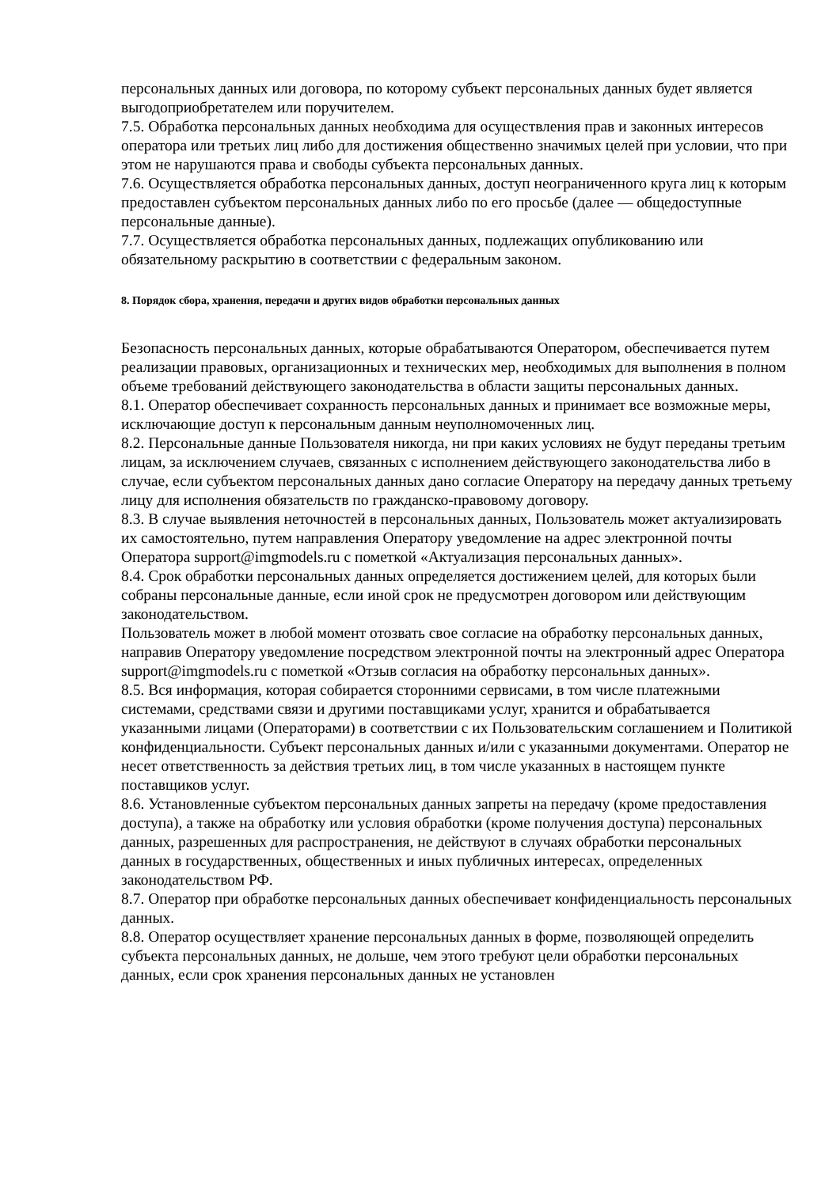персональных данных или договора, по которому субъект персональных данных будет является выгодоприобретателем или поручителем.
7.5. Обработка персональных данных необходима для осуществления прав и законных интересов оператора или третьих лиц либо для достижения общественно значимых целей при условии, что при этом не нарушаются права и свободы субъекта персональных данных.
7.6. Осуществляется обработка персональных данных, доступ неограниченного круга лиц к которым предоставлен субъектом персональных данных либо по его просьбе (далее — общедоступные персональные данные).
7.7. Осуществляется обработка персональных данных, подлежащих опубликованию или обязательному раскрытию в соответствии с федеральным законом.
8. Порядок сбора, хранения, передачи и других видов обработки персональных данных
Безопасность персональных данных, которые обрабатываются Оператором, обеспечивается путем реализации правовых, организационных и технических мер, необходимых для выполнения в полном объеме требований действующего законодательства в области защиты персональных данных.
8.1. Оператор обеспечивает сохранность персональных данных и принимает все возможные меры, исключающие доступ к персональным данным неуполномоченных лиц.
8.2. Персональные данные Пользователя никогда, ни при каких условиях не будут переданы третьим лицам, за исключением случаев, связанных с исполнением действующего законодательства либо в случае, если субъектом персональных данных дано согласие Оператору на передачу данных третьему лицу для исполнения обязательств по гражданско-правовому договору.
8.3. В случае выявления неточностей в персональных данных, Пользователь может актуализировать их самостоятельно, путем направления Оператору уведомление на адрес электронной почты Оператора support@imgmodels.ru с пометкой «Актуализация персональных данных».
8.4. Срок обработки персональных данных определяется достижением целей, для которых были собраны персональные данные, если иной срок не предусмотрен договором или действующим законодательством.
Пользователь может в любой момент отозвать свое согласие на обработку персональных данных, направив Оператору уведомление посредством электронной почты на электронный адрес Оператора support@imgmodels.ru с пометкой «Отзыв согласия на обработку персональных данных».
8.5. Вся информация, которая собирается сторонними сервисами, в том числе платежными системами, средствами связи и другими поставщиками услуг, хранится и обрабатывается указанными лицами (Операторами) в соответствии с их Пользовательским соглашением и Политикой конфиденциальности. Субъект персональных данных и/или с указанными документами. Оператор не несет ответственность за действия третьих лиц, в том числе указанных в настоящем пункте поставщиков услуг.
8.6. Установленные субъектом персональных данных запреты на передачу (кроме предоставления доступа), а также на обработку или условия обработки (кроме получения доступа) персональных данных, разрешенных для распространения, не действуют в случаях обработки персональных данных в государственных, общественных и иных публичных интересах, определенных законодательством РФ.
8.7. Оператор при обработке персональных данных обеспечивает конфиденциальность персональных данных.
8.8. Оператор осуществляет хранение персональных данных в форме, позволяющей определить субъекта персональных данных, не дольше, чем этого требуют цели обработки персональных данных, если срок хранения персональных данных не установлен